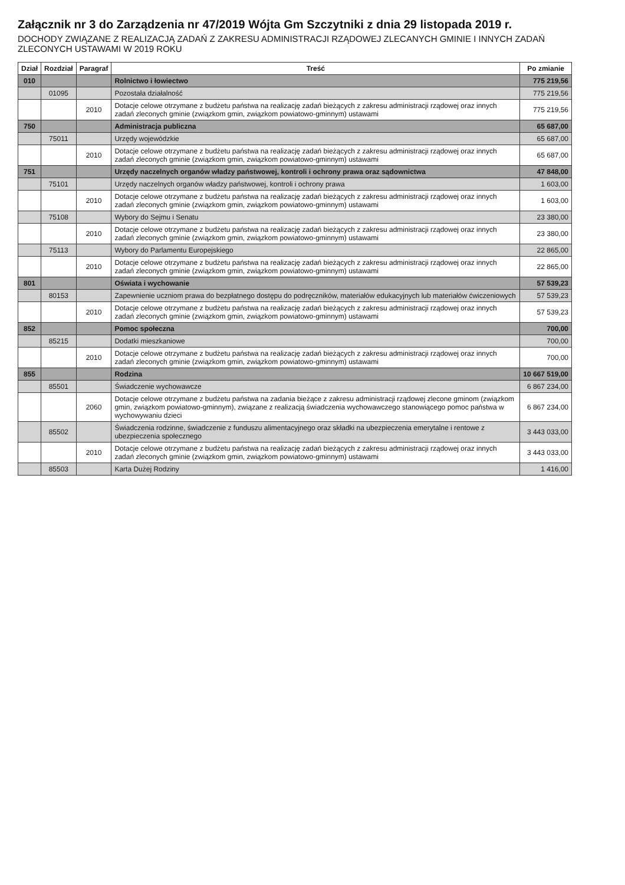Załącznik nr 3 do Zarządzenia nr 47/2019 Wójta Gm Szczytniki z dnia 29 listopada 2019 r.
DOCHODY ZWIĄZANE Z REALIZACJĄ ZADAŃ Z ZAKRESU ADMINISTRACJI RZĄDOWEJ ZLECANYCH GMINIE I INNYCH ZADAŃ ZLECONYCH USTAWAMI W 2019 ROKU
| Dział | Rozdział | Paragraf | Treść | Po zmianie |
| --- | --- | --- | --- | --- |
| 010 | | | Rolnictwo i łowiectwo | 775 219,56 |
| | 01095 | | Pozostała działalność | 775 219,56 |
| | | 2010 | Dotacje celowe otrzymane z budżetu państwa na realizację zadań bieżących z zakresu administracji rządowej oraz innych zadań zleconych gminie (związkom gmin, związkom powiatowo-gminnym) ustawami | 775 219,56 |
| 750 | | | Administracja publiczna | 65 687,00 |
| | 75011 | | Urzędy wojewódzkie | 65 687,00 |
| | | 2010 | Dotacje celowe otrzymane z budżetu państwa na realizację zadań bieżących z zakresu administracji rządowej oraz innych zadań zleconych gminie (związkom gmin, związkom powiatowo-gminnym) ustawami | 65 687,00 |
| 751 | | | Urzędy naczelnych organów władzy państwowej, kontroli i ochrony prawa oraz sądownictwa | 47 848,00 |
| | 75101 | | Urzędy naczelnych organów władzy państwowej, kontroli i ochrony prawa | 1 603,00 |
| | | 2010 | Dotacje celowe otrzymane z budżetu państwa na realizację zadań bieżących z zakresu administracji rządowej oraz innych zadań zleconych gminie (związkom gmin, związkom powiatowo-gminnym) ustawami | 1 603,00 |
| | 75108 | | Wybory do Sejmu i Senatu | 23 380,00 |
| | | 2010 | Dotacje celowe otrzymane z budżetu państwa na realizację zadań bieżących z zakresu administracji rządowej oraz innych zadań zleconych gminie (związkom gmin, związkom powiatowo-gminnym) ustawami | 23 380,00 |
| | 75113 | | Wybory do Parlamentu Europejskiego | 22 865,00 |
| | | 2010 | Dotacje celowe otrzymane z budżetu państwa na realizację zadań bieżących z zakresu administracji rządowej oraz innych zadań zleconych gminie (związkom gmin, związkom powiatowo-gminnym) ustawami | 22 865,00 |
| 801 | | | Oświata i wychowanie | 57 539,23 |
| | 80153 | | Zapewnienie uczniom prawa do bezpłatnego dostępu do podręczników, materiałów edukacyjnych lub materiałów ćwiczeniowych | 57 539,23 |
| | | 2010 | Dotacje celowe otrzymane z budżetu państwa na realizację zadań bieżących z zakresu administracji rządowej oraz innych zadań zleconych gminie (związkom gmin, związkom powiatowo-gminnym) ustawami | 57 539,23 |
| 852 | | | Pomoc społeczna | 700,00 |
| | 85215 | | Dodatki mieszkaniowe | 700,00 |
| | | 2010 | Dotacje celowe otrzymane z budżetu państwa na realizację zadań bieżących z zakresu administracji rządowej oraz innych zadań zleconych gminie (związkom gmin, związkom powiatowo-gminnym) ustawami | 700,00 |
| 855 | | | Rodzina | 10 667 519,00 |
| | 85501 | | Świadczenie wychowawcze | 6 867 234,00 |
| | | 2060 | Dotacje celowe otrzymane z budżetu państwa na zadania bieżące z zakresu administracji rządowej zlecone gminom (związkom gmin, związkom powiatowo-gminnym), związane z realizacją świadczenia wychowawczego stanowiącego pomoc państwa w wychowywaniu dzieci | 6 867 234,00 |
| | 85502 | | Świadczenia rodzinne, świadczenie z funduszu alimentacyjnego oraz składki na ubezpieczenia emerytalne i rentowe z ubezpieczenia społecznego | 3 443 033,00 |
| | | 2010 | Dotacje celowe otrzymane z budżetu państwa na realizację zadań bieżących z zakresu administracji rządowej oraz innych zadań zleconych gminie (związkom gmin, związkom powiatowo-gminnym) ustawami | 3 443 033,00 |
| | 85503 | | Karta Dużej Rodziny | 1 416,00 |